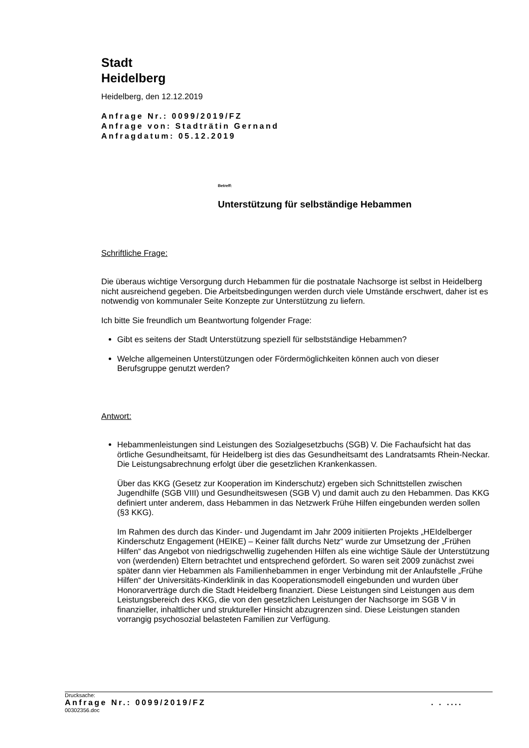Stadt
Heidelberg
Heidelberg, den 12.12.2019
Anfrage Nr.: 0099/2019/FZ
Anfrage von: Stadträtin Gernand
Anfragdatum: 05.12.2019
Betreff:
Unterstützung für selbständige Hebammen
Schriftliche Frage:
Die überaus wichtige Versorgung durch Hebammen für die postnatale Nachsorge ist selbst in Heidelberg nicht ausreichend gegeben. Die Arbeitsbedingungen werden durch viele Umstände erschwert, daher ist es notwendig von kommunaler Seite Konzepte zur Unterstützung zu liefern.
Ich bitte Sie freundlich um Beantwortung folgender Frage:
Gibt es seitens der Stadt Unterstützung speziell für selbstständige Hebammen?
Welche allgemeinen Unterstützungen oder Fördermöglichkeiten können auch von dieser Berufsgruppe genutzt werden?
Antwort:
Hebammenleistungen sind Leistungen des Sozialgesetzbuchs (SGB) V. Die Fachaufsicht hat das örtliche Gesundheitsamt, für Heidelberg ist dies das Gesundheitsamt des Landratsamts Rhein-Neckar. Die Leistungsabrechnung erfolgt über die gesetzlichen Krankenkassen.
Über das KKG (Gesetz zur Kooperation im Kinderschutz) ergeben sich Schnittstellen zwischen Jugendhilfe (SGB VIII) und Gesundheitswesen (SGB V) und damit auch zu den Hebammen. Das KKG definiert unter anderem, dass Hebammen in das Netzwerk Frühe Hilfen eingebunden werden sollen (§3 KKG).
Im Rahmen des durch das Kinder- und Jugendamt im Jahr 2009 initiierten Projekts „HEIdelberger Kinderschutz Engagement (HEIKE) – Keiner fällt durchs Netz“ wurde zur Umsetzung der „Frühen Hilfen“ das Angebot von niedrigschwellig zugehenden Hilfen als eine wichtige Säule der Unterstützung von (werdenden) Eltern betrachtet und entsprechend gefördert. So waren seit 2009 zunächst zwei später dann vier Hebammen als Familienhebammen in enger Verbindung mit der Anlaufstelle „Frühe Hilfen“ der Universitäts-Kinderklinik in das Kooperationsmodell eingebunden und wurden über Honorarverträge durch die Stadt Heidelberg finanziert. Diese Leistungen sind Leistungen aus dem Leistungsbereich des KKG, die von den gesetzlichen Leistungen der Nachsorge im SGB V in finanzieller, inhaltlicher und struktureller Hinsicht abzugrenzen sind. Diese Leistungen standen vorrangig psychosozial belasteten Familien zur Verfügung.
Drucksache:
Anfrage Nr.: 0099/2019/FZ . . ....
00302356.doc